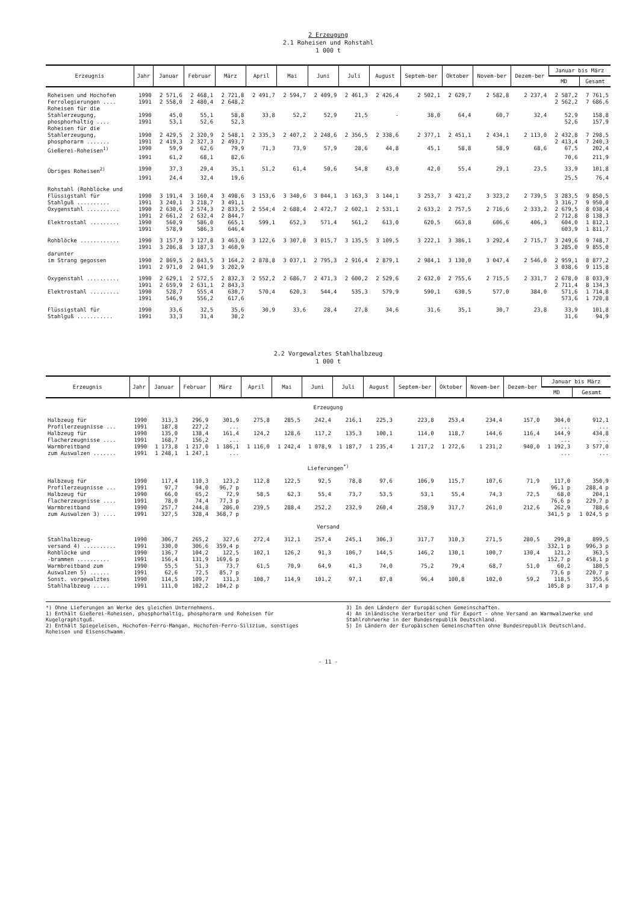2 Erzeugung
2.1 Roheisen und Rohstahl
1 000 t
| Erzeugnis | Jahr | Januar | Februar | März | April | Mai | Juni | Juli | August | Septem-ber | Oktober | Novem-ber | Dezem-ber | Januar bis März | |
| --- | --- | --- | --- | --- | --- | --- | --- | --- | --- | --- | --- | --- | --- | --- | --- |
| | | | | | | | | | | | | | | MD | Gesamt |
| Roheisen und Hochofen | 1990 | 2 571,6 | 2 468,1 | 2 721,8 | 2 491,7 | 2 594,7 | 2 409,9 | 2 461,3 | 2 426,4 | 2 502,1 | 2 629,7 | 2 582,8 | 2 237,4 | 2 587,2 | 7 761,5 |
| Ferrolegierungen .... | 1991 | 2 558,0 | 2 480,4 | 2 648,2 | | | | | | | | | | 2 562,2 | 7 686,6 |
| Roheisen für die | | | | | | | | | | | | | | | |
| Stahlerzeugung, | 1990 | 45,0 | 55,1 | 58,8 | 33,8 | 52,2 | 52,9 | 21,5 | - | 38,0 | 64,4 | 60,7 | 32,4 | 52,9 | 158,8 |
| phosphorhaltig .... | 1991 | 53,1 | 52,6 | 52,3 | | | | | | | | | | 52,6 | 157,9 |
| Roheisen für die | | | | | | | | | | | | | | | |
| Stahlerzeugung, | 1990 | 2 429,5 | 2 320,9 | 2 548,1 | 2 335,3 | 2 407,2 | 2 248,6 | 2 356,5 | 2 338,6 | 2 377,1 | 2 451,1 | 2 434,1 | 2 113,0 | 2 432,8 | 7 298,5 |
| phosphorarm ....... | 1991 | 2 419,3 | 2 327,3 | 2 493,7 | | | | | | | | | | 2 413,4 | 7 240,3 |
| Gießerei-Roheisen<sup>1)</sup> | 1990 | 59,9 | 62,6 | 79,9 | 71,3 | 73,9 | 57,9 | 28,6 | 44,8 | 45,1 | 58,8 | 58,9 | 68,6 | 67,5 | 202,4 |
| | 1991 | 61,2 | 68,1 | 82,6 | | | | | | | | | | 70,6 | 211,9 |
| Übriges Roheisen<sup>2)</sup> | 1990 | 37,3 | 29,4 | 35,1 | 51,2 | 61,4 | 50,6 | 54,8 | 43,0 | 42,0 | 55,4 | 29,1 | 23,5 | 33,9 | 101,8 |
| | 1991 | 24,4 | 32,4 | 19,6 | | | | | | | | | | 25,5 | 76,4 |
| Rohstahl (Rohblöcke und | | | | | | | | | | | | | | | |
| Flüssigstahl für | 1990 | 3 191,4 | 3 160,4 | 3 498,6 | 3 153,6 | 3 340,6 | 3 044,1 | 3 163,3 | 3 144,1 | 3 253,7 | 3 421,2 | 3 323,2 | 2 739,5 | 3 283,5 | 9 850,5 |
| Stahlguß .......... | 1991 | 3 240,1 | 3 218,7 | 3 491,1 | | | | | | | | | | 3 316,7 | 9 950,0 |
| Oxygenstahl .......... | 1990 | 2 630,6 | 2 574,3 | 2 833,5 | 2 554,4 | 2 688,4 | 2 472,7 | 2 602,1 | 2 531,1 | 2 633,2 | 2 757,5 | 2 716,6 | 2 333,2 | 2 679,5 | 8 038,4 |
| | 1991 | 2 661,2 | 2 632,4 | 2 844,7 | | | | | | | | | | 2 712,8 | 8 138,3 |
| Elektrostahl ......... | 1990 | 560,9 | 586,0 | 665,1 | 599,1 | 652,3 | 571,4 | 561,2 | 613,0 | 620,5 | 663,8 | 606,6 | 406,3 | 604,0 | 1 812,1 |
| | 1991 | 578,9 | 586,3 | 646,4 | | | | | | | | | | 603,9 | 1 811,7 |
| Rohblöcke ............ | 1990 | 3 157,9 | 3 127,8 | 3 463,0 | 3 122,6 | 3 307,0 | 3 015,7 | 3 135,5 | 3 109,5 | 3 222,1 | 3 386,1 | 3 292,4 | 2 715,7 | 3 249,6 | 9 748,7 |
| | 1991 | 3 206,8 | 3 187,3 | 3 460,9 | | | | | | | | | | 3 285,0 | 9 855,0 |
| darunter | | | | | | | | | | | | | | | |
| im Strang gegossen | 1990 | 2 869,5 | 2 843,5 | 3 164,2 | 2 878,8 | 3 037,1 | 2 795,3 | 2 916,4 | 2 879,1 | 2 984,1 | 3 130,0 | 3 047,4 | 2 546,0 | 2 959,1 | 8 877,2 |
| | 1991 | 2 971,0 | 2 941,9 | 3 202,9 | | | | | | | | | | 3 038,6 | 9 115,8 |
| Oxygenstahl .......... | 1990 | 2 629,1 | 2 572,5 | 2 832,3 | 2 552,2 | 2 686,7 | 2 471,3 | 2 600,2 | 2 529,6 | 2 632,0 | 2 755,6 | 2 715,5 | 2 331,7 | 2 678,0 | 8 033,9 |
| | 1991 | 2 659,9 | 2 631,1 | 2 843,3 | | | | | | | | | | 2 711,4 | 8 134,3 |
| Elektrostahl ......... | 1990 | 528,7 | 555,4 | 630,7 | 570,4 | 620,3 | 544,4 | 535,3 | 579,9 | 590,1 | 630,5 | 577,0 | 384,0 | 571,6 | 1 714,8 |
| | 1991 | 546,9 | 556,2 | 617,6 | | | | | | | | | | 573,6 | 1 720,8 |
| Flüssigstahl für | 1990 | 33,6 | 32,5 | 35,6 | 30,9 | 33,6 | 28,4 | 27,8 | 34,6 | 31,6 | 35,1 | 30,7 | 23,8 | 33,9 | 101,8 |
| Stahlguß ........... | 1991 | 33,3 | 31,4 | 30,2 | | | | | | | | | | 31,6 | 94,9 |
2.2 Vorgewalztes Stahlhalbzeug
1 000 t
| Erzeugnis | Jahr | Januar | Februar | März | April | Mai | Juni | Juli | August | Septem-ber | Oktober | Novem-ber | Dezem-ber | Januar bis März | |
| --- | --- | --- | --- | --- | --- | --- | --- | --- | --- | --- | --- | --- | --- | --- | --- |
| | | | | | | | | | | | | | | MD | Gesamt |
| Erzeugung | | | | | | | | | | | | | | | |
| Halbzeug für | 1990 | 313,3 | 296,9 | 301,9 | 275,8 | 285,5 | 242,4 | 216,1 | 225,3 | 223,8 | 253,4 | 234,4 | 157,0 | 304,0 | 912,1 |
| Profilerzeugnisse ... | 1991 | 187,8 | 227,2 | ... | | | | | | | | | | ... | ... |
| Halbzeug für | 1990 | 135,0 | 138,4 | 161,4 | 124,2 | 128,6 | 117,2 | 135,3 | 100,1 | 114,0 | 118,7 | 144,6 | 116,4 | 144,9 | 434,8 |
| Flacherzeugnisse .... | 1991 | 168,7 | 156,2 | ... | | | | | | | | | | ... | ... |
| Warmbreitband | 1990 | 1 173,8 | 1 217,0 | 1 186,1 | 1 116,0 | 1 242,4 | 1 078,9 | 1 187,7 | 1 235,4 | 1 217,2 | 1 272,6 | 1 231,2 | 940,0 | 1 192,3 | 3 577,0 |
| zum Auswalzen ....... | 1991 | 1 248,1 | 1 247,1 | ... | | | | | | | | | | ... | ... |
| Lieferungen<sup>*)</sup> | | | | | | | | | | | | | | | |
| Halbzeug für | 1990 | 117,4 | 110,3 | 123,2 | 112,8 | 122,5 | 92,5 | 78,8 | 97,6 | 106,9 | 115,7 | 107,6 | 71,9 | 117,0 | 350,9 |
| Profilerzeugnisse ... | 1991 | 97,7 | 94,0 | 96,7 p | | | | | | | | | | 96,1 p | 288,4 p |
| Halbzeug für | 1990 | 66,0 | 65,2 | 72,9 | 58,5 | 62,3 | 55,4 | 73,7 | 53,5 | 53,1 | 55,4 | 74,3 | 72,5 | 68,0 | 204,1 |
| Flacherzeugnisse .... | 1991 | 78,0 | 74,4 | 77,3 p | | | | | | | | | | 76,6 p | 229,7 p |
| Warmbreitband | 1990 | 257,7 | 244,8 | 286,0 | 239,5 | 288,4 | 252,2 | 232,9 | 260,4 | 258,9 | 317,7 | 261,0 | 212,6 | 262,9 | 788,6 |
| zum Auswalzen 3) .... | 1991 | 327,5 | 328,4 | 368,7 p | | | | | | | | | | 341,5 p | 1 024,5 p |
| Versand | | | | | | | | | | | | | | | |
| Stahlhalbzeug- | 1990 | 306,7 | 265,2 | 327,6 | 272,4 | 312,1 | 257,4 | 245,1 | 306,3 | 317,7 | 310,3 | 271,5 | 280,5 | 299,8 | 899,5 |
| versand 4) .......... | 1991 | 330,0 | 306,6 | 359,4 p | | | | | | | | | | 332,1 p | 996,3 p |
| Rohblöcke und | 1990 | 136,7 | 104,2 | 122,5 | 102,1 | 126,2 | 91,3 | 106,7 | 144,5 | 146,2 | 130,1 | 100,7 | 130,4 | 121,2 | 363,5 |
| -brammen .......... | 1991 | 156,4 | 131,9 | 169,6 p | | | | | | | | | | 152,7 p | 458,1 p |
| Warmbreitband zum | 1990 | 55,5 | 51,3 | 73,7 | 61,5 | 70,9 | 64,9 | 41,3 | 74,0 | 75,2 | 79,4 | 68,7 | 51,0 | 60,2 | 180,5 |
| Auswalzen 5) ...... | 1991 | 62,6 | 72,5 | 85,7 p | | | | | | | | | | 73,6 p | 220,7 p |
| Sonst. vorgewalztes | 1990 | 114,5 | 109,7 | 131,3 | 108,7 | 114,9 | 101,2 | 97,1 | 87,8 | 96,4 | 100,8 | 102,0 | 59,2 | 118,5 | 355,6 |
| Stahlhalbzeug ..... | 1991 | 111,0 | 102,2 | 104,2 p | | | | | | | | | | 105,8 p | 317,4 p |
*) Ohne Lieferungen an Werke des gleichen Unternehmens.
1) Enthält Gießerei-Roheisen, phosphorhaltig, phosphorarm und Roheisen für Kugelgraphitguß.
2) Enthält Spiegeleisen, Hochofen-Ferro-Mangan, Hochofen-Ferro-Silizium, sonstiges Roheisen und Eisenschwamm.
3) In den Ländern der Europäischen Gemeinschaften.
4) An inländische Verarbeiter und für Export - ohne Versand an Warmwalzwerke und Stahlrohrwerke in der Bundesrepublik Deutschland.
5) In Ländern der Europäischen Gemeinschaften ohne Bundesrepublik Deutschland.
- 11 -